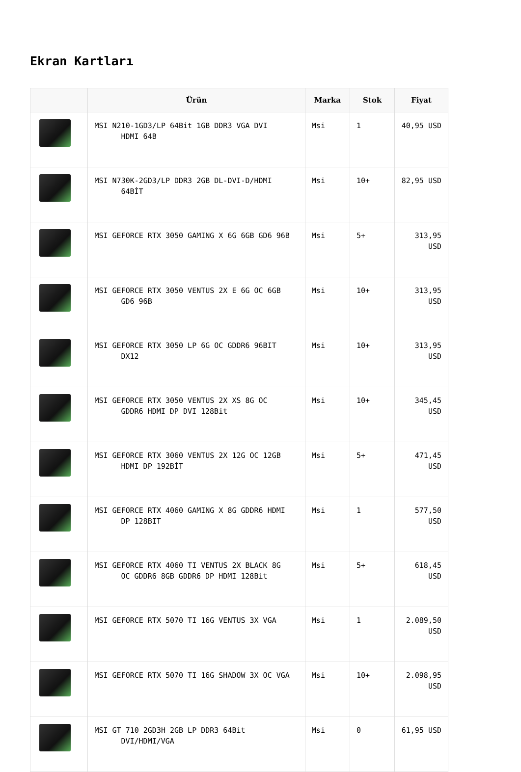Ekran Kartları
| | Ürün | Marka | Stok | Fiyat |
| --- | --- | --- | --- | --- |
| | MSI N210-1GD3/LP 64Bit 1GB DDR3 VGA DVI HDMI 64B | Msi | 1 | 40,95 USD |
| | MSI N730K-2GD3/LP DDR3 2GB DL-DVI-D/HDMI 64BİT | Msi | 10+ | 82,95 USD |
| | MSI GEFORCE RTX 3050 GAMING X 6G 6GB GD6 96B | Msi | 5+ | 313,95 USD |
| | MSI GEFORCE RTX 3050 VENTUS 2X E 6G OC 6GB GD6 96B | Msi | 10+ | 313,95 USD |
| | MSI GEFORCE RTX 3050 LP 6G OC GDDR6 96BIT DX12 | Msi | 10+ | 313,95 USD |
| | MSI GEFORCE RTX 3050 VENTUS 2X XS 8G OC GDDR6 HDMI DP DVI 128Bit | Msi | 10+ | 345,45 USD |
| | MSI GEFORCE RTX 3060 VENTUS 2X 12G OC 12GB HDMI DP 192BİT | Msi | 5+ | 471,45 USD |
| | MSI GEFORCE RTX 4060 GAMING X 8G GDDR6 HDMI DP 128BIT | Msi | 1 | 577,50 USD |
| | MSI GEFORCE RTX 4060 TI VENTUS 2X BLACK 8G OC GDDR6 8GB GDDR6 DP HDMI 128Bit | Msi | 5+ | 618,45 USD |
| | MSI GEFORCE RTX 5070 TI 16G VENTUS 3X VGA | Msi | 1 | 2.089,50 USD |
| | MSI GEFORCE RTX 5070 TI 16G SHADOW 3X OC VGA | Msi | 10+ | 2.098,95 USD |
| | MSI GT 710 2GD3H 2GB LP DDR3 64Bit DVI/HDMI/VGA | Msi | 0 | 61,95 USD |